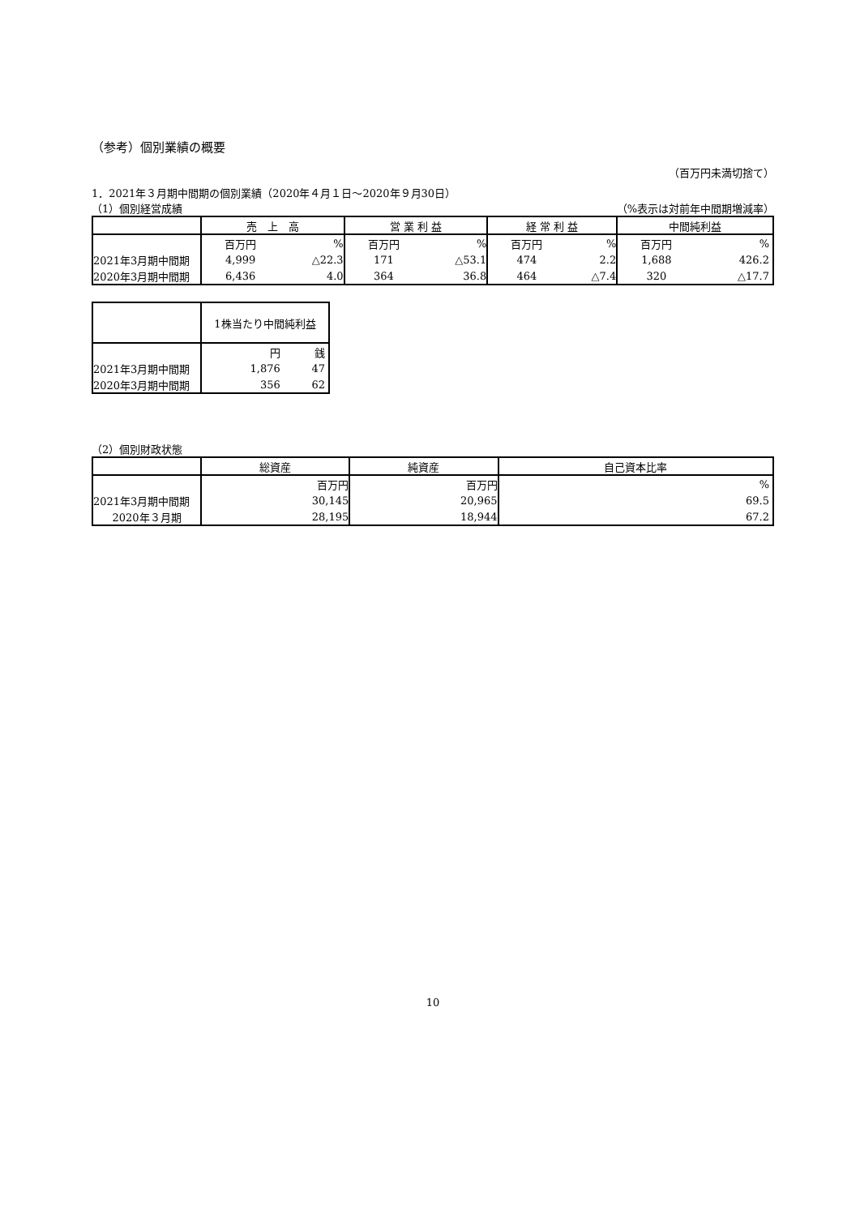（参考）個別業績の概要
（百万円未満切捨て）
1．2021年３月期中間期の個別業績（2020年４月１日～2020年９月30日）
（1）個別経営成績 （%表示は対前年中間期増減率）
| | 売 上 高 | | 営 業 利 益 | | 経 常 利 益 | | 中間純利益 | |
| --- | --- | --- | --- | --- | --- | --- | --- | --- |
| | 百万円 | % | 百万円 | % | 百万円 | % | 百万円 | % |
| 2021年3月期中間期 | 4,999 | △22.3 | 171 | △53.1 | 474 | 2.2 | 1,688 | 426.2 |
| 2020年3月期中間期 | 6,436 | 4.0 | 364 | 36.8 | 464 | △7.4 | 320 | △17.7 |
| | 1株当たり中間純利益 | |
| --- | --- | --- |
| | 円 | 銭 |
| 2021年3月期中間期 | 1,876 | 47 |
| 2020年3月期中間期 | 356 | 62 |
（2）個別財政状態
| | 総資産 | 純資産 | 自己資本比率 |
| --- | --- | --- | --- |
| | 百万円 | 百万円 | % |
| 2021年3月期中間期 | 30,145 | 20,965 | 69.5 |
| 2020年３月期 | 28,195 | 18,944 | 67.2 |
10